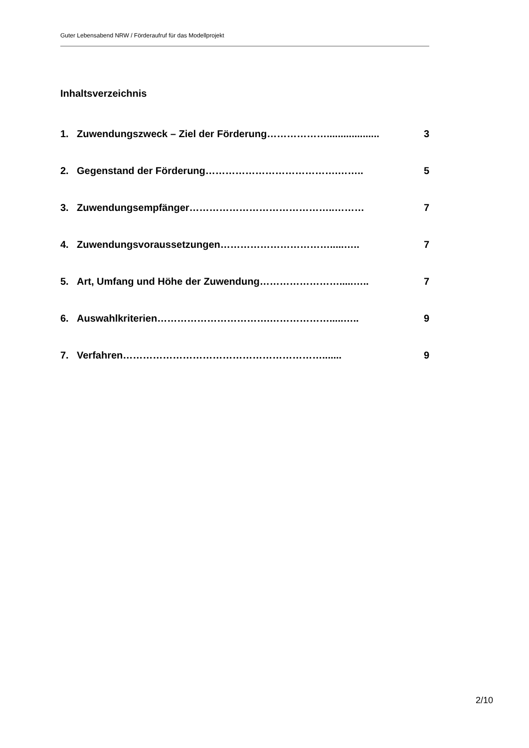Guter Lebensabend NRW / Förderaufruf für das Modellprojekt
Inhaltsverzeichnis
1. Zuwendungszweck – Ziel der Förderung………………................... 3
2. Gegenstand der Förderung………………………………….…….. 5
3. Zuwendungsempfänger……………………………………..……… 7
4. Zuwendungsvoraussetzungen…………………………….....….. 7
5. Art, Umfang und Höhe der Zuwendung…………………….....….. 7
6. Auswahlkriterien…………………………….……………….....….. 9
7. Verfahren……………………………………………………....... 9
2/10